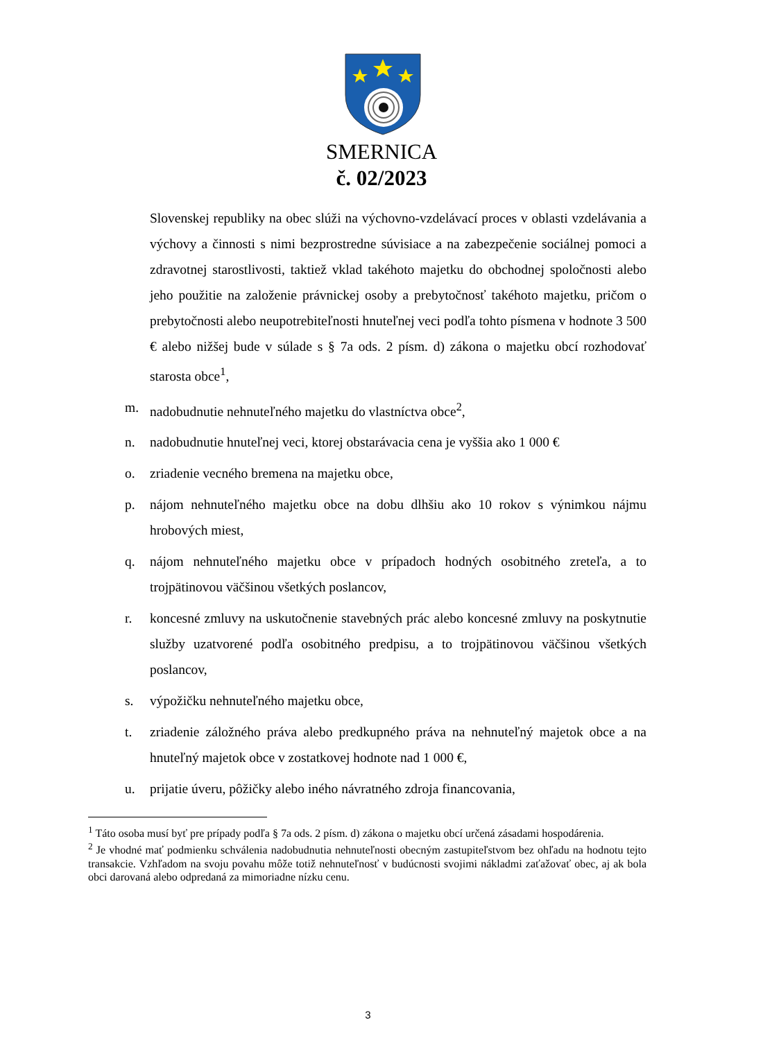SMERNICA
č. 02/2023
Slovenskej republiky na obec slúži na výchovno-vzdelávací proces v oblasti vzdelávania a výchovy a činnosti s nimi bezprostredne súvisiace a na zabezpečenie sociálnej pomoci a zdravotnej starostlivosti, taktiež vklad takéhoto majetku do obchodnej spoločnosti alebo jeho použitie na založenie právnickej osoby a prebytočnosť takéhoto majetku, pričom o prebytočnosti alebo neupotrebiteľnosti hnuteľnej veci podľa tohto písmena v hodnote 3 500 € alebo nižšej bude v súlade s § 7a ods. 2 písm. d) zákona o majetku obcí rozhodovať starosta obce<sup>1</sup>,
m. nadobudnutie nehnuteľného majetku do vlastníctva obce<sup>2</sup>,
n. nadobudnutie hnuteľnej veci, ktorej obstarávacia cena je vyššia ako 1 000 €
o. zriadenie vecného bremena na majetku obce,
p. nájom nehnuteľného majetku obce na dobu dlhšiu ako 10 rokov s výnimkou nájmu hrobových miest,
q. nájom nehnuteľného majetku obce v prípadoch hodných osobitného zreteľa, a to trojpätinovou väčšinou všetkých poslancov,
r. koncesné zmluvy na uskutočnenie stavebných prác alebo koncesné zmluvy na poskytnutie služby uzatvorené podľa osobitného predpisu, a to trojpätinovou väčšinou všetkých poslancov,
s. výpožičku nehnuteľného majetku obce,
t. zriadenie záložného práva alebo predkupného práva na nehnuteľný majetok obce a na hnuteľný majetok obce v zostatkovej hodnote nad 1 000 €,
u. prijatie úveru, pôžičky alebo iného návratného zdroja financovania,
<sup>1</sup> Táto osoba musí byť pre prípady podľa § 7a ods. 2 písm. d) zákona o majetku obcí určená zásadami hospodárenia.
<sup>2</sup> Je vhodné mať podmienku schválenia nadobudnutia nehnuteľnosti obecným zastupiteľstvom bez ohľadu na hodnotu tejto transakcie. Vzhľadom na svoju povahu môže totiž nehnuteľnosť v budúcnosti svojimi nákladmi zaťažovať obec, aj ak bola obci darovaná alebo odpredaná za mimoriadne nízku cenu.
3